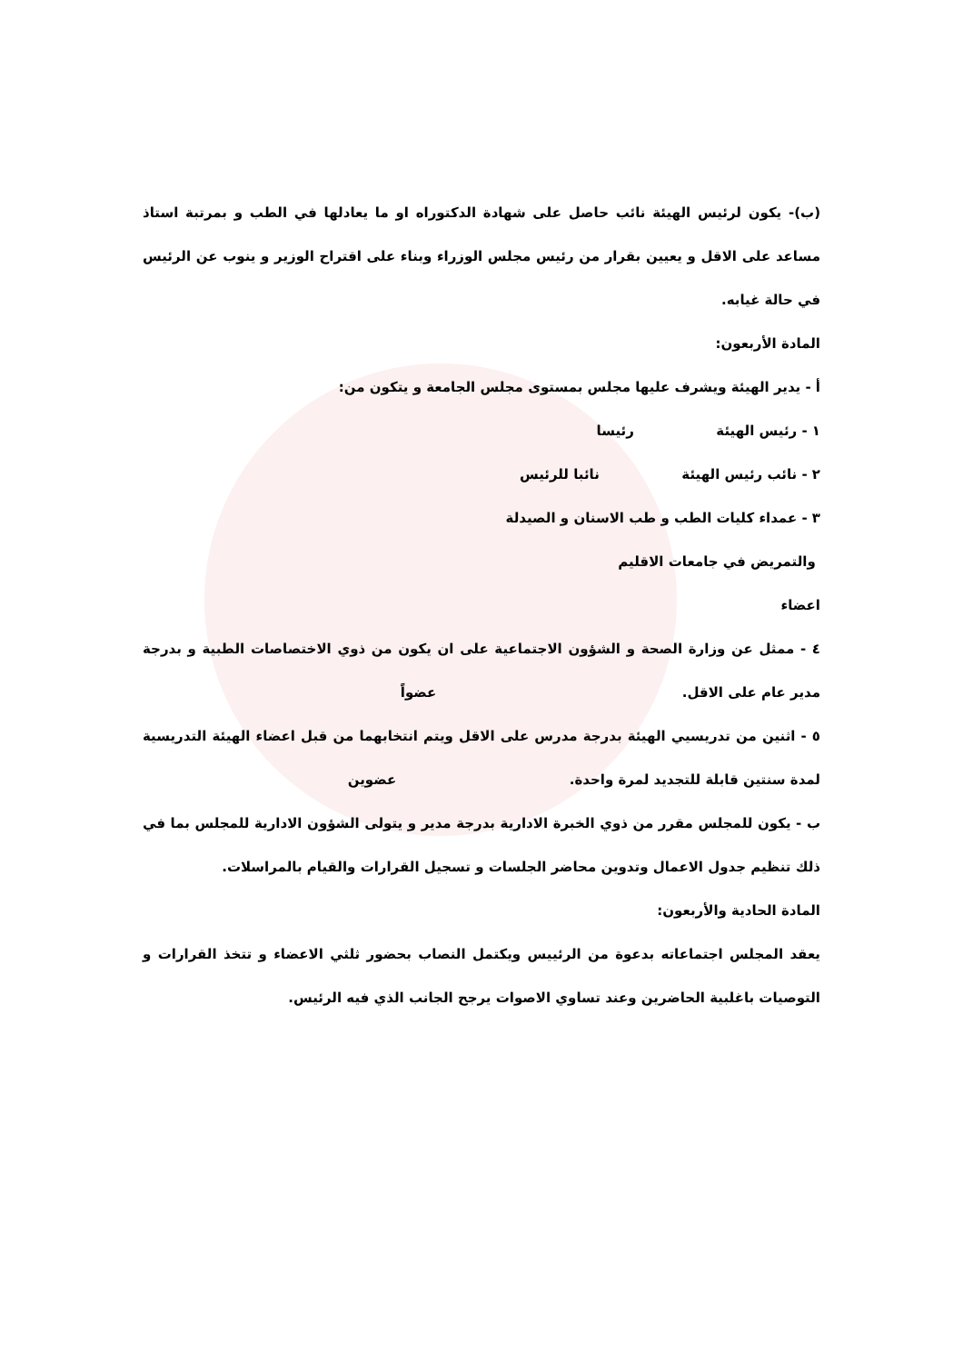(ب)- يكون لرئيس الهيئة نائب حاصل على شهادة الدكتوراه او ما يعادلها في الطب و بمرتبة استاذ مساعد على الاقل و يعيين بقرار من رئيس مجلس الوزراء وبناء على اقتراح الوزير و ينوب عن الرئيس في حالة غيابه.
المادة الأربعون:
أ - يدير الهيئة ويشرف عليها مجلس بمستوى مجلس الجامعة و يتكون من:
١ - رئيس الهيئة رئيسا
٢ - نائب رئيس الهيئة نائبا للرئيس
٣ - عمداء كليات الطب و طب الاسنان و الصيدلة
والتمريض في جامعات الاقليم
اعضاء
٤ - ممثل عن وزارة الصحة و الشؤون الاجتماعية على ان يكون من ذوي الاختصاصات الطبية و بدرجة مدير عام على الاقل. عضواً
٥ - اثنين من تدريسيي الهيئة بدرجة مدرس على الاقل ويتم انتخابهما من قبل اعضاء الهيئة التدريسية لمدة سنتين قابلة للتجديد لمرة واحدة. عضوين
ب - يكون للمجلس مقرر من ذوي الخبرة الادارية بدرجة مدير و يتولى الشؤون الادارية للمجلس بما في ذلك تنظيم جدول الاعمال وتدوين محاضر الجلسات و تسجيل القرارات والقيام بالمراسلات.
المادة الحادية والأربعون:
يعقد المجلس اجتماعاته بدعوة من الرئييس ويكتمل النصاب بحضور ثلثي الاعضاء و تتخذ القرارات و التوصيات باغلبية الحاضرين وعند تساوي الاصوات يرجح الجانب الذي فيه الرئيس.